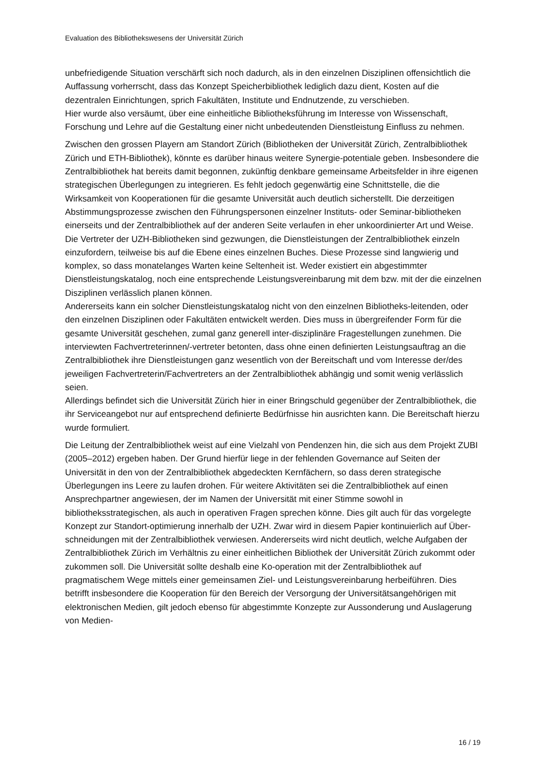Evaluation des Bibliothekswesens der Universität Zürich
unbefriedigende Situation verschärft sich noch dadurch, als in den einzelnen Disziplinen offensichtlich die Auffassung vorherrscht, dass das Konzept Speicherbibliothek lediglich dazu dient, Kosten auf die dezentralen Einrichtungen, sprich Fakultäten, Institute und Endnutzende, zu verschieben.
Hier wurde also versäumt, über eine einheitliche Bibliotheksführung im Interesse von Wissenschaft, Forschung und Lehre auf die Gestaltung einer nicht unbedeutenden Dienstleistung Einfluss zu nehmen.
Zwischen den grossen Playern am Standort Zürich (Bibliotheken der Universität Zürich, Zentralbibliothek Zürich und ETH-Bibliothek), könnte es darüber hinaus weitere Synergie-potentiale geben. Insbesondere die Zentralbibliothek hat bereits damit begonnen, zukünftig denkbare gemeinsame Arbeitsfelder in ihre eigenen strategischen Überlegungen zu integrieren. Es fehlt jedoch gegenwärtig eine Schnittstelle, die die Wirksamkeit von Kooperationen für die gesamte Universität auch deutlich sicherstellt. Die derzeitigen Abstimmungsprozesse zwischen den Führungspersonen einzelner Instituts- oder Seminar-bibliotheken einerseits und der Zentralbibliothek auf der anderen Seite verlaufen in eher unkoordinierter Art und Weise. Die Vertreter der UZH-Bibliotheken sind gezwungen, die Dienstleistungen der Zentralbibliothek einzeln einzufordern, teilweise bis auf die Ebene eines einzelnen Buches. Diese Prozesse sind langwierig und komplex, so dass monatelanges Warten keine Seltenheit ist. Weder existiert ein abgestimmter Dienstleistungskatalog, noch eine entsprechende Leistungsvereinbarung mit dem bzw. mit der die einzelnen Disziplinen verlässlich planen können.
Andererseits kann ein solcher Dienstleistungskatalog nicht von den einzelnen Bibliotheks-leitenden, oder den einzelnen Disziplinen oder Fakultäten entwickelt werden. Dies muss in übergreifender Form für die gesamte Universität geschehen, zumal ganz generell inter-disziplinäre Fragestellungen zunehmen. Die interviewten Fachvertreterinnen/-vertreter betonten, dass ohne einen definierten Leistungsauftrag an die Zentralbibliothek ihre Dienstleistungen ganz wesentlich von der Bereitschaft und vom Interesse der/des jeweiligen Fachvertreterin/Fachvertreters an der Zentralbibliothek abhängig und somit wenig verlässlich seien.
Allerdings befindet sich die Universität Zürich hier in einer Bringschuld gegenüber der Zentralbibliothek, die ihr Serviceangebot nur auf entsprechend definierte Bedürfnisse hin ausrichten kann. Die Bereitschaft hierzu wurde formuliert.
Die Leitung der Zentralbibliothek weist auf eine Vielzahl von Pendenzen hin, die sich aus dem Projekt ZUBI (2005–2012) ergeben haben. Der Grund hierfür liege in der fehlenden Governance auf Seiten der Universität in den von der Zentralbibliothek abgedeckten Kernfächern, so dass deren strategische Überlegungen ins Leere zu laufen drohen. Für weitere Aktivitäten sei die Zentralbibliothek auf einen Ansprechpartner angewiesen, der im Namen der Universität mit einer Stimme sowohl in bibliotheksstrategischen, als auch in operativen Fragen sprechen könne. Dies gilt auch für das vorgelegte Konzept zur Standort-optimierung innerhalb der UZH. Zwar wird in diesem Papier kontinuierlich auf Über-schneidungen mit der Zentralbibliothek verwiesen. Andererseits wird nicht deutlich, welche Aufgaben der Zentralbibliothek Zürich im Verhältnis zu einer einheitlichen Bibliothek der Universität Zürich zukommt oder zukommen soll. Die Universität sollte deshalb eine Ko-operation mit der Zentralbibliothek auf pragmatischem Wege mittels einer gemeinsamen Ziel- und Leistungsvereinbarung herbeiführen. Dies betrifft insbesondere die Kooperation für den Bereich der Versorgung der Universitätsangehörigen mit elektronischen Medien, gilt jedoch ebenso für abgestimmte Konzepte zur Aussonderung und Auslagerung von Medien-
16 / 19